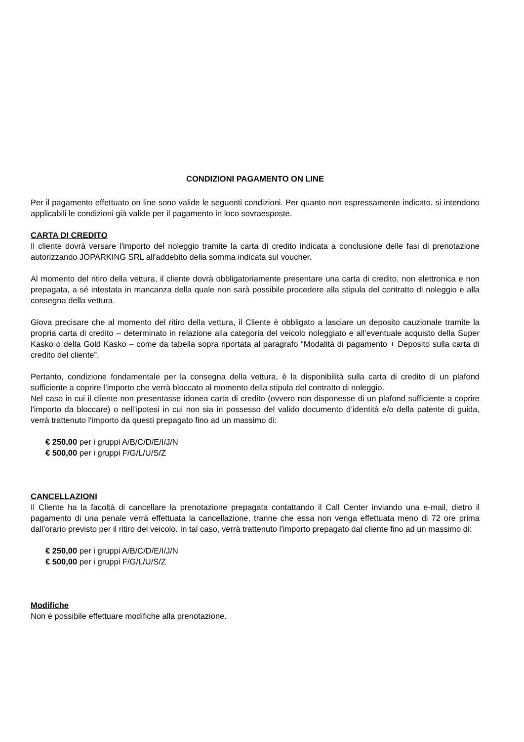CONDIZIONI PAGAMENTO ON LINE
Per il pagamento effettuato on line sono valide le seguenti condizioni. Per quanto non espressamente indicato, si intendono applicabili le condizioni già valide per il pagamento in loco sovraesposte.
CARTA DI CREDITO
Il cliente dovrà versare l'importo del noleggio tramite la carta di credito indicata a conclusione delle fasi di prenotazione autorizzando JOPARKING SRL all'addebito della somma indicata sul voucher.
Al momento del ritiro della vettura, il cliente dovrà obbligatoriamente presentare una carta di credito, non elettronica e non prepagata, a sé intestata in mancanza della quale non sarà possibile procedere alla stipula del contratto di noleggio e alla consegna della vettura.
Giova precisare che al momento del ritiro della vettura, il Cliente è obbligato a lasciare un deposito cauzionale tramite la propria carta di credito – determinato in relazione alla categoria del veicolo noleggiato e all’eventuale acquisto della Super Kasko o della Gold Kasko – come da tabella sopra riportata al paragrafo “Modalità di pagamento + Deposito sulla carta di credito del cliente”.
Pertanto, condizione fondamentale per la consegna della vettura, è la disponibilità sulla carta di credito di un plafond sufficiente a coprire l’importo che verrà bloccato al momento della stipula del contratto di noleggio.
Nel caso in cui il cliente non presentasse idonea carta di credito (ovvero non disponesse di un plafond sufficiente a coprire l'importo da bloccare) o nell’ipotesi in cui non sia in possesso del valido documento d’identità e/o della patente di guida, verrà trattenuto l'importo da questi prepagato fino ad un massimo di:
€ 250,00 per i gruppi A/B/C/D/E/I/J/N
€ 500,00 per i gruppi F/G/L/U/S/Z
CANCELLAZIONI
Il Cliente ha la facoltà di cancellare la prenotazione prepagata contattando il Call Center inviando una e-mail, dietro il pagamento di una penale verrà effettuata la cancellazione, tranne che essa non venga effettuata meno di 72 ore prima dall’orario previsto per il ritiro del veicolo. In tal caso, verrà trattenuto l’importo prepagato dal cliente fino ad un massimo di:
€ 250,00 per i gruppi A/B/C/D/E/I/J/N
€ 500,00 per i gruppi F/G/L/U/S/Z
Modifiche
Non è possibile effettuare modifiche alla prenotazione.